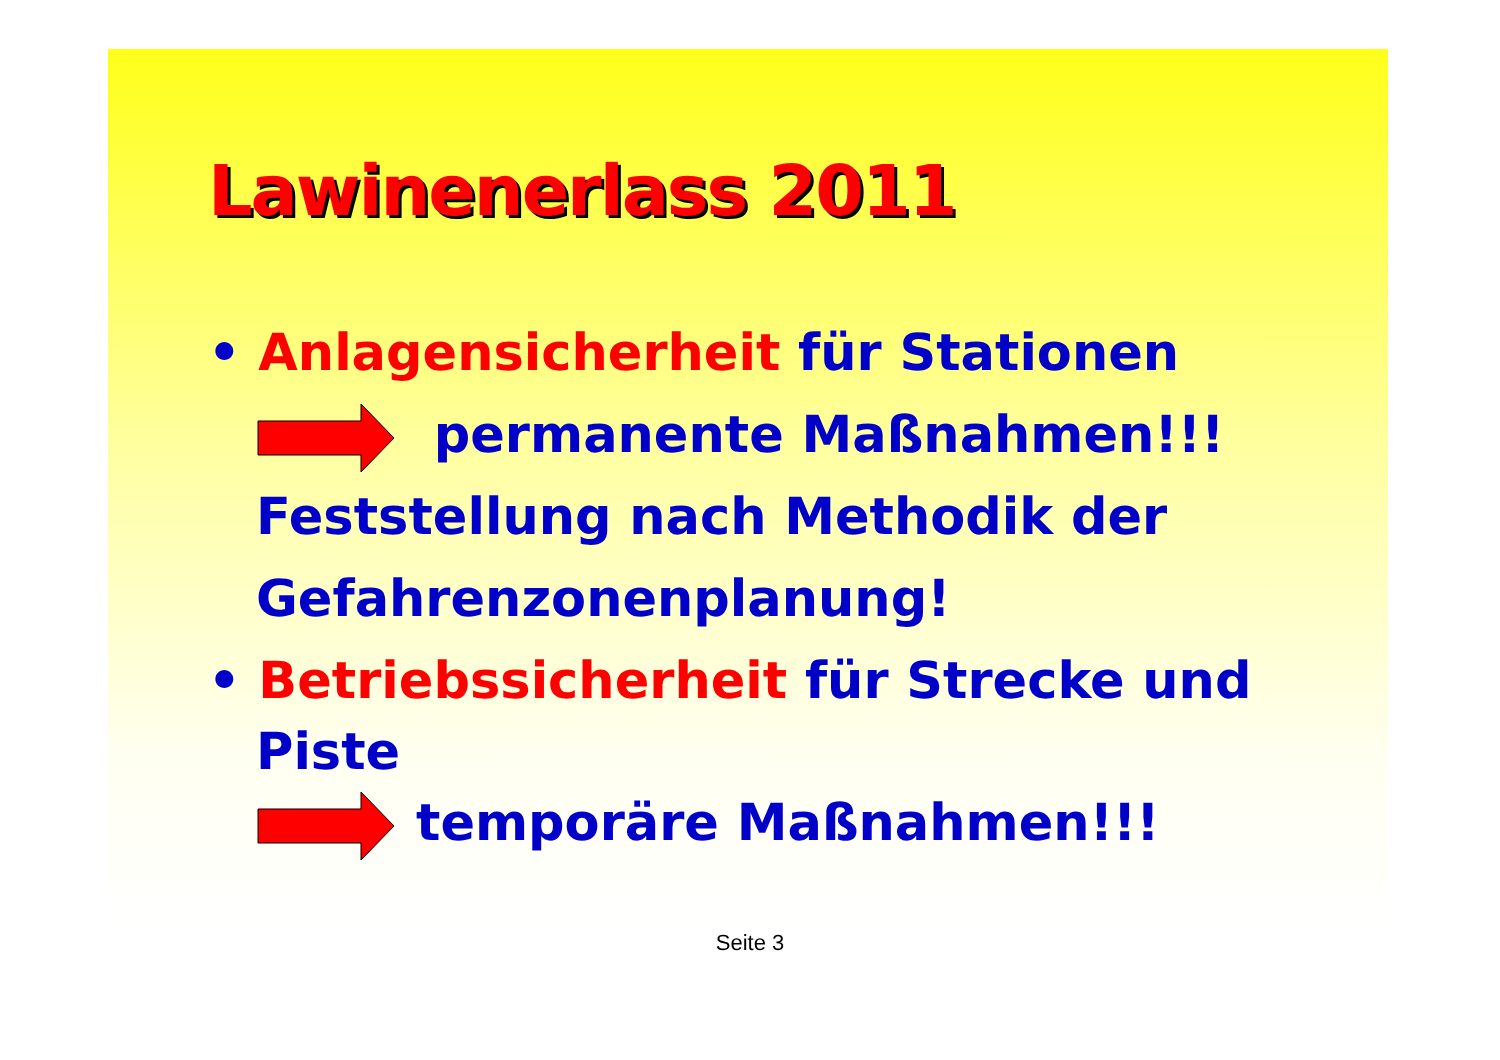Lawinenerlass 2011
• Anlagensicherheit für Stationen
permanente Maßnahmen!!!
Feststellung nach Methodik der
Gefahrenzonenplanung!
• Betriebssicherheit für Strecke und
Piste
temporäre Maßnahmen!!!
Seite 3